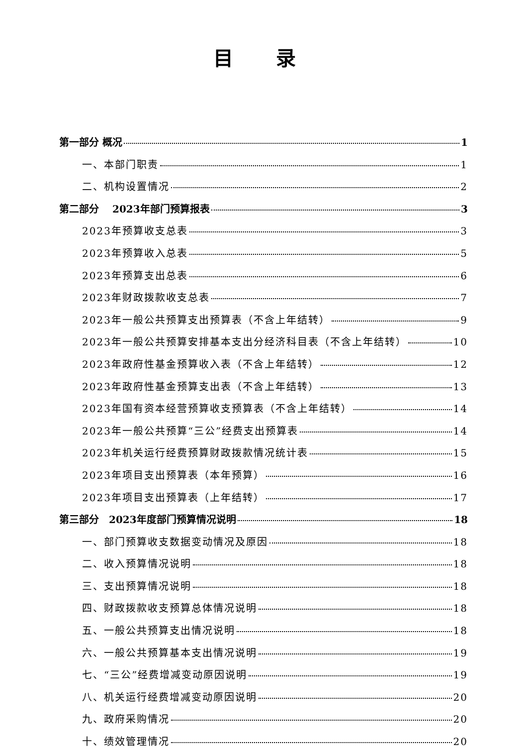目 录
第一部分 概况 1
一、本部门职责 1
二、机构设置情况 2
第二部分　 2023年部门预算报表 3
2023年预算收支总表 3
2023年预算收入总表 5
2023年预算支出总表 6
2023年财政拨款收支总表 7
2023年一般公共预算支出预算表（不含上年结转） 9
2023年一般公共预算安排基本支出分经济科目表（不含上年结转） 10
2023年政府性基金预算收入表（不含上年结转） 12
2023年政府性基金预算支出表（不含上年结转） 13
2023年国有资本经营预算收支预算表（不含上年结转） 14
2023年一般公共预算“三公”经费支出预算表 14
2023年机关运行经费预算财政拨款情况统计表 15
2023年项目支出预算表（本年预算） 16
2023年项目支出预算表（上年结转） 17
第三部分　2023年度部门预算情况说明 18
一、部门预算收支数据变动情况及原因 18
二、收入预算情况说明 18
三、支出预算情况说明 18
四、财政拨款收支预算总体情况说明 18
五、一般公共预算支出情况说明 18
六、一般公共预算基本支出情况说明 19
七、“三公”经费增减变动原因说明 19
八、机关运行经费增减变动原因说明 20
九、政府采购情况 20
十、绩效管理情况 20